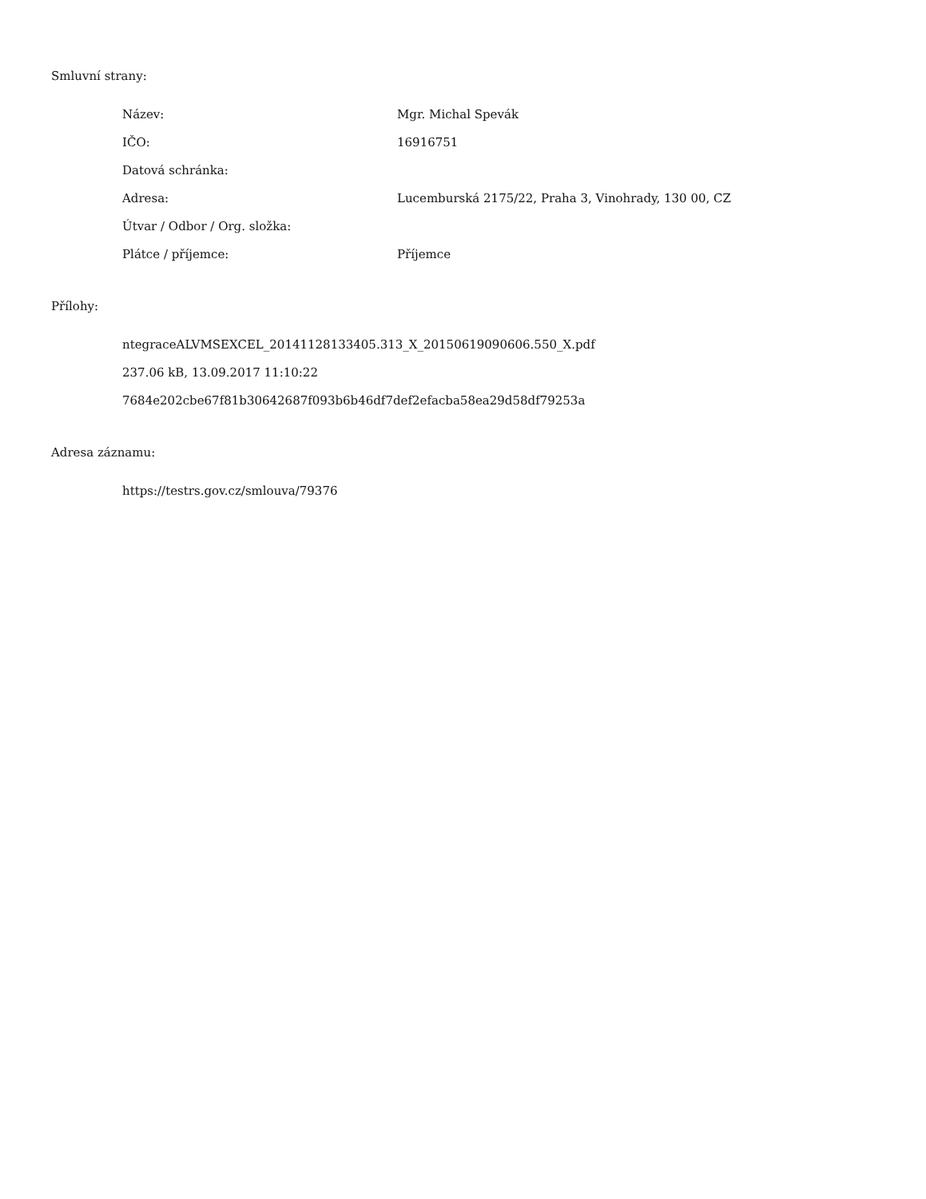Smluvní strany:
| Název: | Mgr. Michal Spevák |
| IČO: | 16916751 |
| Datová schránka: | |
| Adresa: | Lucemburská 2175/22, Praha 3, Vinohrady, 130 00, CZ |
| Útvar / Odbor / Org. složka: | |
| Plátce / příjemce: | Příjemce |
Přílohy:
ntegraceALVMSEXCEL_20141128133405.313_X_20150619090606.550_X.pdf
237.06 kB, 13.09.2017 11:10:22
7684e202cbe67f81b30642687f093b6b46df7def2efacba58ea29d58df79253a
Adresa záznamu:
https://testrs.gov.cz/smlouva/79376